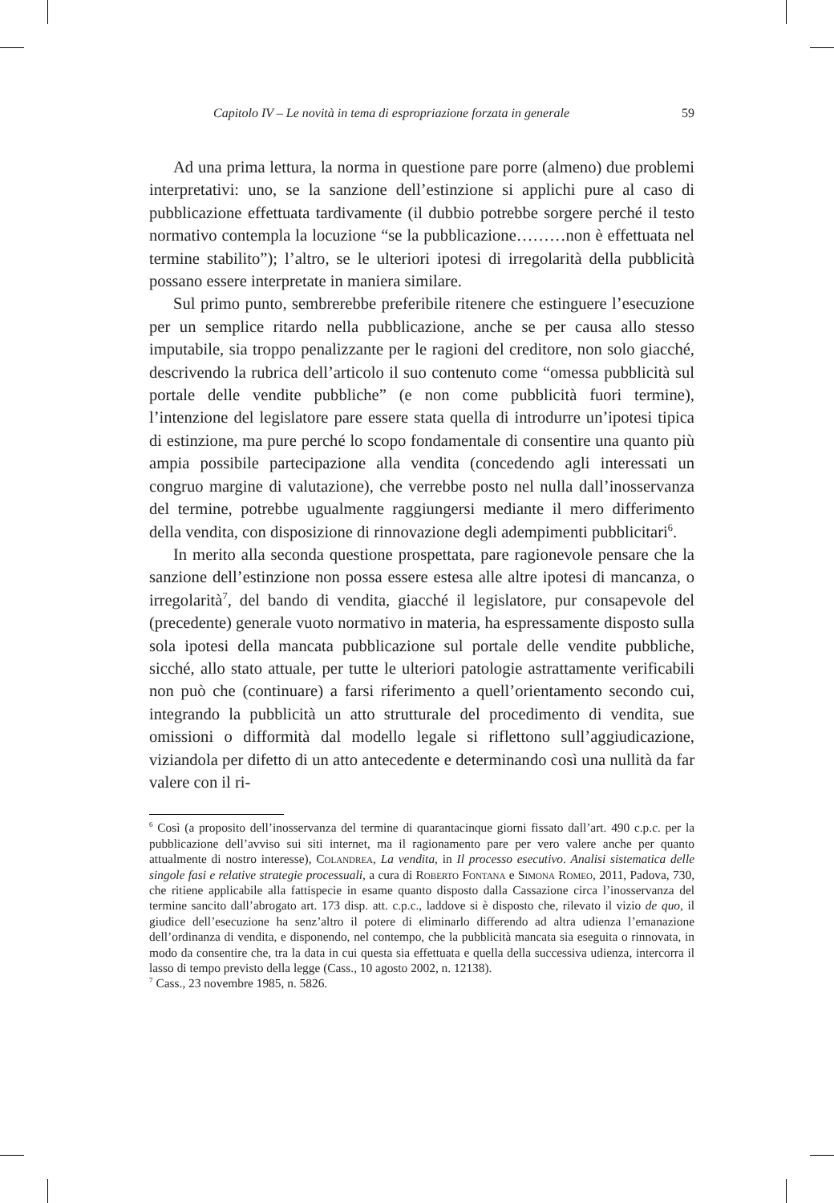Capitolo IV – Le novità in tema di espropriazione forzata in generale 59
Ad una prima lettura, la norma in questione pare porre (almeno) due problemi interpretativi: uno, se la sanzione dell’estinzione si applichi pure al caso di pubblicazione effettuata tardivamente (il dubbio potrebbe sorgere perché il testo normativo contempla la locuzione “se la pubblicazione………non è effettuata nel termine stabilito”); l’altro, se le ulteriori ipotesi di irregolarità della pubblicità possano essere interpretate in maniera similare.
Sul primo punto, sembrerebbe preferibile ritenere che estinguere l’esecuzione per un semplice ritardo nella pubblicazione, anche se per causa allo stesso imputabile, sia troppo penalizzante per le ragioni del creditore, non solo giacché, descrivendo la rubrica dell’articolo il suo contenuto come “omessa pubblicità sul portale delle vendite pubbliche” (e non come pubblicità fuori termine), l’intenzione del legislatore pare essere stata quella di introdurre un’ipotesi tipica di estinzione, ma pure perché lo scopo fondamentale di consentire una quanto più ampia possibile partecipazione alla vendita (concedendo agli interessati un congruo margine di valutazione), che verrebbe posto nel nulla dall’inosservanza del termine, potrebbe ugualmente raggiungersi mediante il mero differimento della vendita, con disposizione di rinnovazione degli adempimenti pubblicitari<sup>6</sup>.
In merito alla seconda questione prospettata, pare ragionevole pensare che la sanzione dell’estinzione non possa essere estesa alle altre ipotesi di mancanza, o irregolarità<sup>7</sup>, del bando di vendita, giacché il legislatore, pur consapevole del (precedente) generale vuoto normativo in materia, ha espressamente disposto sulla sola ipotesi della mancata pubblicazione sul portale delle vendite pubbliche, sicché, allo stato attuale, per tutte le ulteriori patologie astrattamente verificabili non può che (continuare) a farsi riferimento a quell’orientamento secondo cui, integrando la pubblicità un atto strutturale del procedimento di vendita, sue omissioni o difformità dal modello legale si riflettono sull’aggiudicazione, viziandola per difetto di un atto antecedente e determinando così una nullità da far valere con il ri-
<sup>6</sup> Così (a proposito dell’inosservanza del termine di quarantacinque giorni fissato dall’art. 490 c.p.c. per la pubblicazione dell’avviso sui siti internet, ma il ragionamento pare per vero valere anche per quanto attualmente di nostro interesse), Colandrea, La vendita, in Il processo esecutivo. Analisi sistematica delle singole fasi e relative strategie processuali, a cura di Roberto Fontana e Simona Romeo, 2011, Padova, 730, che ritiene applicabile alla fattispecie in esame quanto disposto dalla Cassazione circa l’inosservanza del termine sancito dall’abrogato art. 173 disp. att. c.p.c., laddove si è disposto che, rilevato il vizio de quo, il giudice dell’esecuzione ha senz’altro il potere di eliminarlo differendo ad altra udienza l’emanazione dell’ordinanza di vendita, e disponendo, nel contempo, che la pubblicità mancata sia eseguita o rinnovata, in modo da consentire che, tra la data in cui questa sia effettuata e quella della successiva udienza, intercorra il lasso di tempo previsto della legge (Cass., 10 agosto 2002, n. 12138).
<sup>7</sup> Cass., 23 novembre 1985, n. 5826.